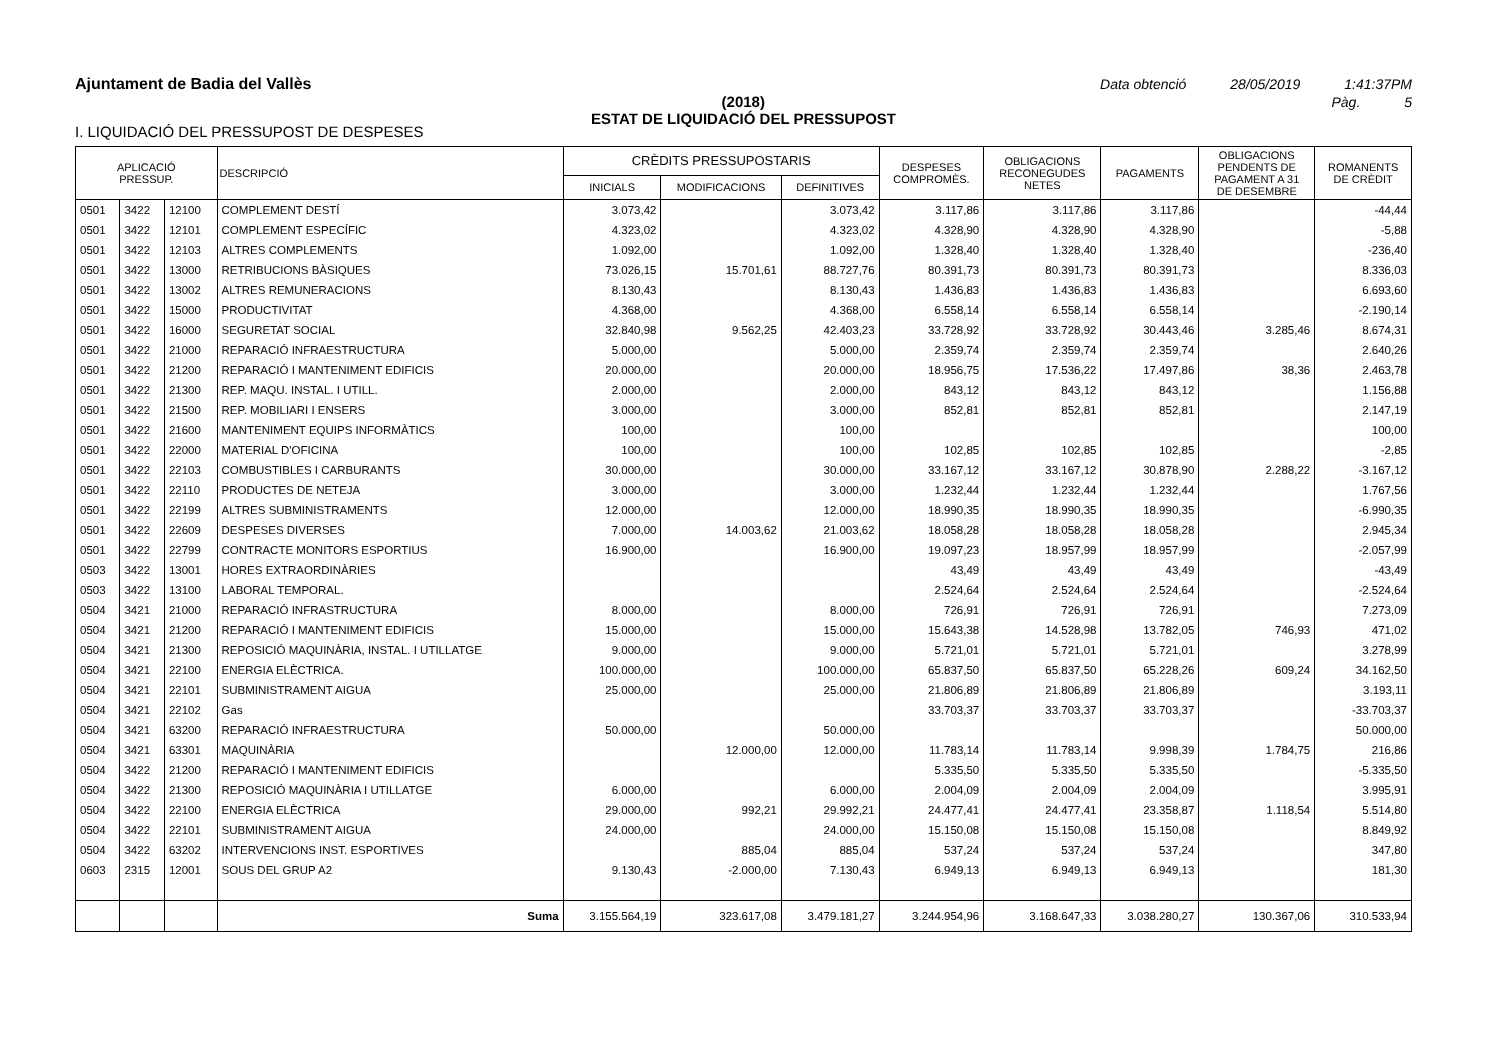Ajuntament de Badia del Vallès Data obtenció 28/05/2019 1:41:37PM
(2018) Pàg. 5
ESTAT DE LIQUIDACIÓ DEL PRESSUPOST
I. LIQUIDACIÓ DEL PRESSUPOST DE DESPESES
| APLICACIÓ PRESSUP. | | | DESCRIPCIÓ | CRÈDITS PRESSUPOSTARIS | | | DESPESES COMPROMÈS. | OBLIGACIONS RECONEGUDES NETES | PAGAMENTS | OBLIGACIONS PENDENTS DE PAGAMENT A 31 DE DESEMBRE | ROMANENTS DE CRÈDIT |
| --- | --- | --- | --- | --- | --- | --- | --- | --- | --- | --- | --- |
| | | | | INICIALS | MODIFICACIONS | DEFINITIVES | | | | | |
| 0501 | 3422 | 12100 | COMPLEMENT DESTÍ | 3.073,42 | | 3.073,42 | 3.117,86 | 3.117,86 | 3.117,86 | | -44,44 |
| 0501 | 3422 | 12101 | COMPLEMENT ESPECÍFIC | 4.323,02 | | 4.323,02 | 4.328,90 | 4.328,90 | 4.328,90 | | -5,88 |
| 0501 | 3422 | 12103 | ALTRES COMPLEMENTS | 1.092,00 | | 1.092,00 | 1.328,40 | 1.328,40 | 1.328,40 | | -236,40 |
| 0501 | 3422 | 13000 | RETRIBUCIONS BÀSIQUES | 73.026,15 | 15.701,61 | 88.727,76 | 80.391,73 | 80.391,73 | 80.391,73 | | 8.336,03 |
| 0501 | 3422 | 13002 | ALTRES REMUNERACIONS | 8.130,43 | | 8.130,43 | 1.436,83 | 1.436,83 | 1.436,83 | | 6.693,60 |
| 0501 | 3422 | 15000 | PRODUCTIVITAT | 4.368,00 | | 4.368,00 | 6.558,14 | 6.558,14 | 6.558,14 | | -2.190,14 |
| 0501 | 3422 | 16000 | SEGURETAT SOCIAL | 32.840,98 | 9.562,25 | 42.403,23 | 33.728,92 | 33.728,92 | 30.443,46 | 3.285,46 | 8.674,31 |
| 0501 | 3422 | 21000 | REPARACIÓ INFRAESTRUCTURA | 5.000,00 | | 5.000,00 | 2.359,74 | 2.359,74 | 2.359,74 | | 2.640,26 |
| 0501 | 3422 | 21200 | REPARACIÓ I MANTENIMENT EDIFICIS | 20.000,00 | | 20.000,00 | 18.956,75 | 17.536,22 | 17.497,86 | 38,36 | 2.463,78 |
| 0501 | 3422 | 21300 | REP. MAQU. INSTAL. I UTILL. | 2.000,00 | | 2.000,00 | 843,12 | 843,12 | 843,12 | | 1.156,88 |
| 0501 | 3422 | 21500 | REP. MOBILIARI I ENSERS | 3.000,00 | | 3.000,00 | 852,81 | 852,81 | 852,81 | | 2.147,19 |
| 0501 | 3422 | 21600 | MANTENIMENT EQUIPS INFORMÀTICS | 100,00 | | 100,00 | | | | | 100,00 |
| 0501 | 3422 | 22000 | MATERIAL D'OFICINA | 100,00 | | 100,00 | 102,85 | 102,85 | 102,85 | | -2,85 |
| 0501 | 3422 | 22103 | COMBUSTIBLES I CARBURANTS | 30.000,00 | | 30.000,00 | 33.167,12 | 33.167,12 | 30.878,90 | 2.288,22 | -3.167,12 |
| 0501 | 3422 | 22110 | PRODUCTES DE NETEJA | 3.000,00 | | 3.000,00 | 1.232,44 | 1.232,44 | 1.232,44 | | 1.767,56 |
| 0501 | 3422 | 22199 | ALTRES SUBMINISTRAMENTS | 12.000,00 | | 12.000,00 | 18.990,35 | 18.990,35 | 18.990,35 | | -6.990,35 |
| 0501 | 3422 | 22609 | DESPESES DIVERSES | 7.000,00 | 14.003,62 | 21.003,62 | 18.058,28 | 18.058,28 | 18.058,28 | | 2.945,34 |
| 0501 | 3422 | 22799 | CONTRACTE MONITORS ESPORTIUS | 16.900,00 | | 16.900,00 | 19.097,23 | 18.957,99 | 18.957,99 | | -2.057,99 |
| 0503 | 3422 | 13001 | HORES EXTRAORDINÀRIES | | | | 43,49 | 43,49 | 43,49 | | -43,49 |
| 0503 | 3422 | 13100 | LABORAL TEMPORAL. | | | | 2.524,64 | 2.524,64 | 2.524,64 | | -2.524,64 |
| 0504 | 3421 | 21000 | REPARACIÓ INFRASTRUCTURA | 8.000,00 | | 8.000,00 | 726,91 | 726,91 | 726,91 | | 7.273,09 |
| 0504 | 3421 | 21200 | REPARACIÓ I MANTENIMENT EDIFICIS | 15.000,00 | | 15.000,00 | 15.643,38 | 14.528,98 | 13.782,05 | 746,93 | 471,02 |
| 0504 | 3421 | 21300 | REPOSICIÓ MAQUINÀRIA, INSTAL. I UTILLATGE | 9.000,00 | | 9.000,00 | 5.721,01 | 5.721,01 | 5.721,01 | | 3.278,99 |
| 0504 | 3421 | 22100 | ENERGIA ELÈCTRICA. | 100.000,00 | | 100.000,00 | 65.837,50 | 65.837,50 | 65.228,26 | 609,24 | 34.162,50 |
| 0504 | 3421 | 22101 | SUBMINISTRAMENT AIGUA | 25.000,00 | | 25.000,00 | 21.806,89 | 21.806,89 | 21.806,89 | | 3.193,11 |
| 0504 | 3421 | 22102 | Gas | | | | 33.703,37 | 33.703,37 | 33.703,37 | | -33.703,37 |
| 0504 | 3421 | 63200 | REPARACIÓ INFRAESTRUCTURA | 50.000,00 | | 50.000,00 | | | | | 50.000,00 |
| 0504 | 3421 | 63301 | MAQUINÀRIA | | 12.000,00 | 12.000,00 | 11.783,14 | 11.783,14 | 9.998,39 | 1.784,75 | 216,86 |
| 0504 | 3422 | 21200 | REPARACIÓ I MANTENIMENT EDIFICIS | | | | 5.335,50 | 5.335,50 | 5.335,50 | | -5.335,50 |
| 0504 | 3422 | 21300 | REPOSICIÓ MAQUINÀRIA I UTILLATGE | 6.000,00 | | 6.000,00 | 2.004,09 | 2.004,09 | 2.004,09 | | 3.995,91 |
| 0504 | 3422 | 22100 | ENERGIA ELÈCTRICA | 29.000,00 | 992,21 | 29.992,21 | 24.477,41 | 24.477,41 | 23.358,87 | 1.118,54 | 5.514,80 |
| 0504 | 3422 | 22101 | SUBMINISTRAMENT AIGUA | 24.000,00 | | 24.000,00 | 15.150,08 | 15.150,08 | 15.150,08 | | 8.849,92 |
| 0504 | 3422 | 63202 | INTERVENCIONS INST. ESPORTIVES | | 885,04 | 885,04 | 537,24 | 537,24 | 537,24 | | 347,80 |
| 0603 | 2315 | 12001 | SOUS DEL GRUP A2 | 9.130,43 | -2.000,00 | 7.130,43 | 6.949,13 | 6.949,13 | 6.949,13 | | 181,30 |
| | | | Suma | 3.155.564,19 | 323.617,08 | 3.479.181,27 | 3.244.954,96 | 3.168.647,33 | 3.038.280,27 | 130.367,06 | 310.533,94 |